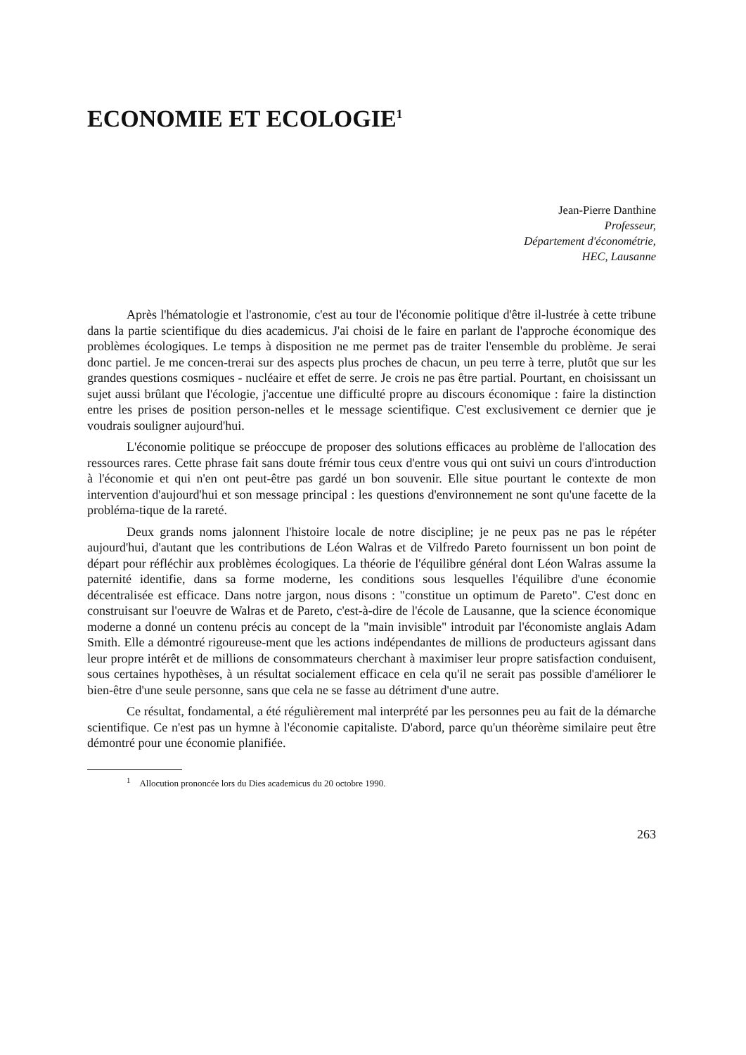ECONOMIE ET ECOLOGIE<sup>1</sup>
Jean-Pierre Danthine
Professeur,
Département d'économétrie,
HEC, Lausanne
Après l'hématologie et l'astronomie, c'est au tour de l'économie politique d'être il-lustrée à cette tribune dans la partie scientifique du dies academicus. J'ai choisi de le faire en parlant de l'approche économique des problèmes écologiques. Le temps à disposition ne me permet pas de traiter l'ensemble du problème. Je serai donc partiel. Je me concen-trerai sur des aspects plus proches de chacun, un peu terre à terre, plutôt que sur les grandes questions cosmiques - nucléaire et effet de serre. Je crois ne pas être partial. Pourtant, en choisissant un sujet aussi brûlant que l'écologie, j'accentue une difficulté propre au discours économique : faire la distinction entre les prises de position person-nelles et le message scientifique. C'est exclusivement ce dernier que je voudrais souligner aujourd'hui.
L'économie politique se préoccupe de proposer des solutions efficaces au problème de l'allocation des ressources rares. Cette phrase fait sans doute frémir tous ceux d'entre vous qui ont suivi un cours d'introduction à l'économie et qui n'en ont peut-être pas gardé un bon souvenir. Elle situe pourtant le contexte de mon intervention d'aujourd'hui et son message principal : les questions d'environnement ne sont qu'une facette de la probléma-tique de la rareté.
Deux grands noms jalonnent l'histoire locale de notre discipline; je ne peux pas ne pas le répéter aujourd'hui, d'autant que les contributions de Léon Walras et de Vilfredo Pareto fournissent un bon point de départ pour réfléchir aux problèmes écologiques. La théorie de l'équilibre général dont Léon Walras assume la paternité identifie, dans sa forme moderne, les conditions sous lesquelles l'équilibre d'une économie décentralisée est efficace. Dans notre jargon, nous disons : "constitue un optimum de Pareto". C'est donc en construisant sur l'oeuvre de Walras et de Pareto, c'est-à-dire de l'école de Lausanne, que la science économique moderne a donné un contenu précis au concept de la "main invisible" introduit par l'économiste anglais Adam Smith. Elle a démontré rigoureuse-ment que les actions indépendantes de millions de producteurs agissant dans leur propre intérêt et de millions de consommateurs cherchant à maximiser leur propre satisfaction conduisent, sous certaines hypothèses, à un résultat socialement efficace en cela qu'il ne serait pas possible d'améliorer le bien-être d'une seule personne, sans que cela ne se fasse au détriment d'une autre.
Ce résultat, fondamental, a été régulièrement mal interprété par les personnes peu au fait de la démarche scientifique. Ce n'est pas un hymne à l'économie capitaliste. D'abord, parce qu'un théorème similaire peut être démontré pour une économie planifiée.
<sup>1</sup> Allocution prononcée lors du Dies academicus du 20 octobre 1990.
263